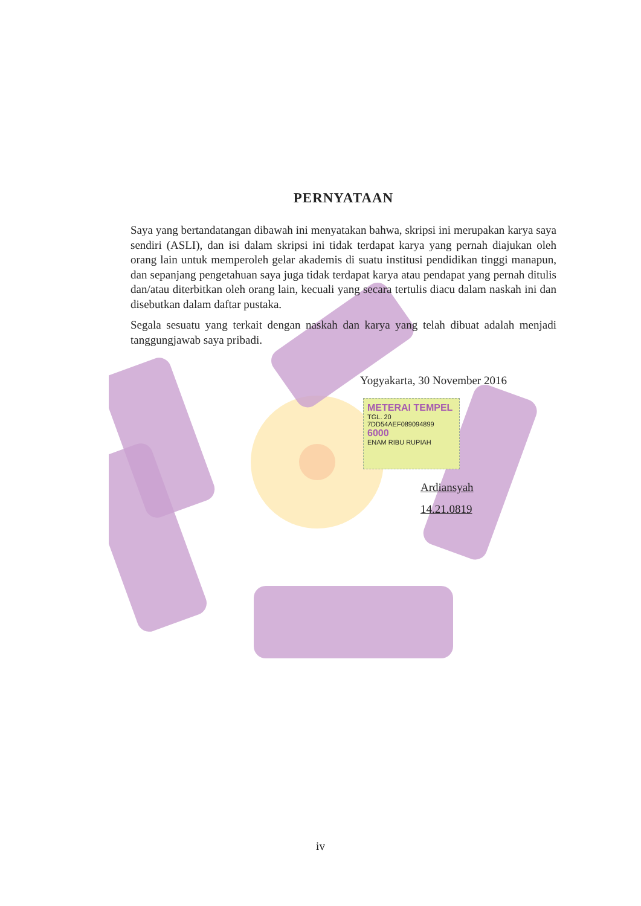PERNYATAAN
Saya yang bertandatangan dibawah ini menyatakan bahwa, skripsi ini merupakan karya saya sendiri (ASLI), dan isi dalam skripsi ini tidak terdapat karya yang pernah diajukan oleh orang lain untuk memperoleh gelar akademis di suatu institusi pendidikan tinggi manapun, dan sepanjang pengetahuan saya juga tidak terdapat karya atau pendapat yang pernah ditulis dan/atau diterbitkan oleh orang lain, kecuali yang secara tertulis diacu dalam naskah ini dan disebutkan dalam daftar pustaka.
Segala sesuatu yang terkait dengan naskah dan karya yang telah dibuat adalah menjadi tanggungjawab saya pribadi.
Yogyakarta, 30 November 2016
METERAI TEMPEL
TGL. 20
7DD54AEF089094899
6000
ENAM RIBU RUPIAH
Ardiansyah
14.21.0819
iv